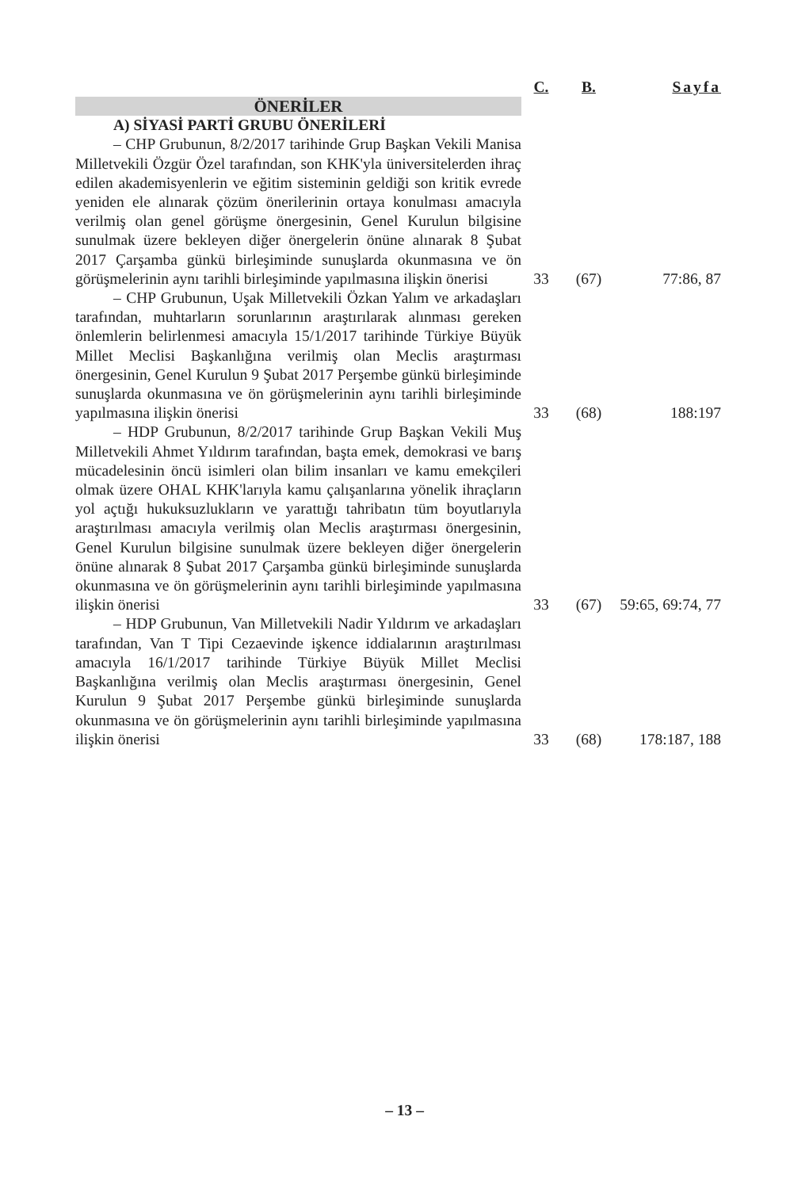| | C. | B. | Sayfa |
| --- | --- | --- | --- |
| ÖNERİLER | | | |
| A) SİYASİ PARTİ GRUBU ÖNERİLERİ | | | |
| – CHP Grubunun, 8/2/2017 tarihinde Grup Başkan Vekili Manisa Milletvekili Özgür Özel tarafından, son KHK'yla üniversitelerden ihraç edilen akademisyenlerin ve eğitim sisteminin geldiği son kritik evrede yeniden ele alınarak çözüm önerilerinin ortaya konulması amacıyla verilmiş olan genel görüşme önergesinin, Genel Kurulun bilgisine sunulmak üzere bekleyen diğer önergelerin önüne alınarak 8 Şubat 2017 Çarşamba günkü birleşiminde sunuşlarda okunmasına ve ön görüşmelerinin aynı tarihli birleşiminde yapılmasına ilişkin önerisi | 33 | (67) | 77:86, 87 |
| – CHP Grubunun, Uşak Milletvekili Özkan Yalım ve arkadaşları tarafından, muhtarların sorunlarının araştırılarak alınması gereken önlemlerin belirlenmesi amacıyla 15/1/2017 tarihinde Türkiye Büyük Millet Meclisi Başkanlığına verilmiş olan Meclis araştırması önergesinin, Genel Kurulun 9 Şubat 2017 Perşembe günkü birleşiminde sunuşlarda okunmasına ve ön görüşmelerinin aynı tarihli birleşiminde yapılmasına ilişkin önerisi | 33 | (68) | 188:197 |
| – HDP Grubunun, 8/2/2017 tarihinde Grup Başkan Vekili Muş Milletvekili Ahmet Yıldırım tarafından, başta emek, demokrasi ve barış mücadelesinin öncü isimleri olan bilim insanları ve kamu emekçileri olmak üzere OHAL KHK'larıyla kamu çalışanlarına yönelik ihraçların yol açtığı hukuksuzlukların ve yarattığı tahribatın tüm boyutlarıyla araştırılması amacıyla verilmiş olan Meclis araştırması önergesinin, Genel Kurulun bilgisine sunulmak üzere bekleyen diğer önergelerin önüne alınarak 8 Şubat 2017 Çarşamba günkü birleşiminde sunuşlarda okunmasına ve ön görüşmelerinin aynı tarihli birleşiminde yapılmasına ilişkin önerisi | 33 | (67) | 59:65, 69:74, 77 |
| – HDP Grubunun, Van Milletvekili Nadir Yıldırım ve arkadaşları tarafından, Van T Tipi Cezaevinde işkence iddialarının araştırılması amacıyla 16/1/2017 tarihinde Türkiye Büyük Millet Meclisi Başkanlığına verilmiş olan Meclis araştırması önergesinin, Genel Kurulun 9 Şubat 2017 Perşembe günkü birleşiminde sunuşlarda okunmasına ve ön görüşmelerinin aynı tarihli birleşiminde yapılmasına ilişkin önerisi | 33 | (68) | 178:187, 188 |
– 13 –